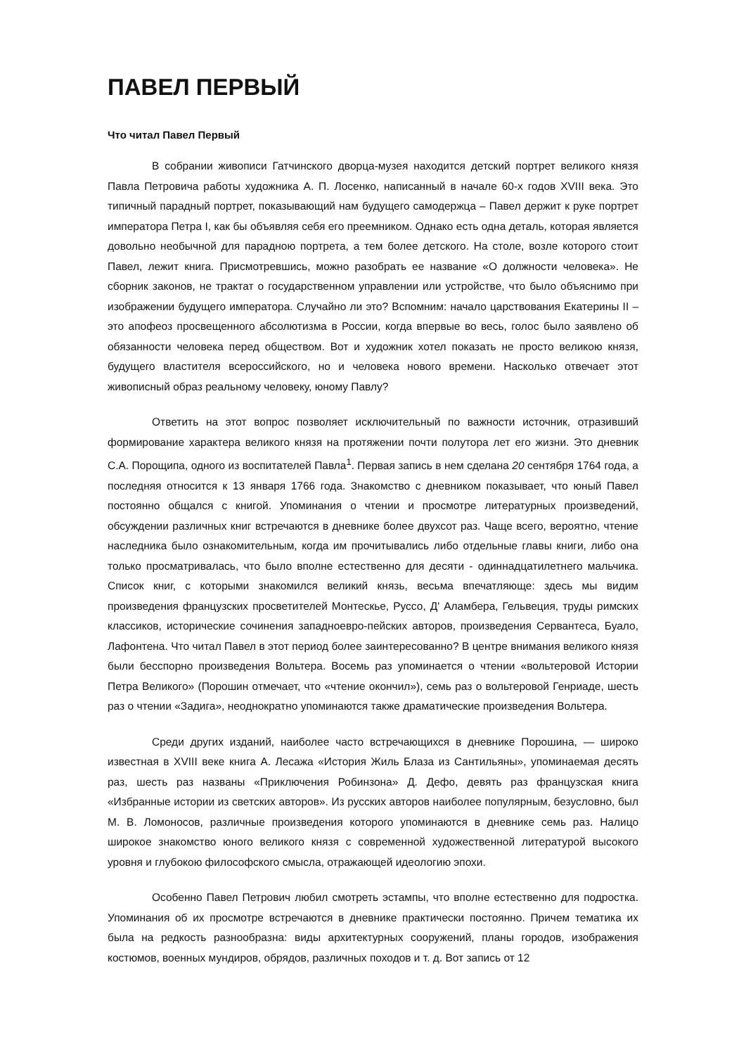ПАВЕЛ ПЕРВЫЙ
Что читал Павел Первый
В собрании живописи Гатчинского дворца-музея находится детский портрет великого князя Павла Петровича работы художника А. П. Лосенко, написанный в начале 60-х годов XVIII века. Это типичный парадный портрет, показывающий нам будущего самодержца – Павел держит к руке портрет императора Петра I, как бы объявляя себя его преемником. Однако есть одна деталь, которая является довольно необычной для парадною портрета, а тем более детского. На столе, возле которого стоит Павел, лежит книга. Присмотревшись, можно разобрать ее название «О должности человека». Не сборник законов, не трактат о государственном управлении или устройстве, что было объяснимо при изображении будущего императора. Случайно ли это? Вспомним: начало царствования Екатерины II – это апофеоз просвещенного абсолютизма в России, когда впервые во весь, голос было заявлено об обязанности человека перед обществом. Вот и художник хотел показать не просто великою князя, будущего властителя всероссийского, но и человека нового времени. Насколько отвечает этот живописный образ реальному человеку, юному Павлу?
Ответить на этот вопрос позволяет исключительный по важности источник, отразивший формирование характера великого князя на протяжении почти полутора лет его жизни. Это дневник С.А. Порощипа, одного из воспитателей Павла<sup>1</sup>. Первая запись в нем сделана 20 сентября 1764 года, а последняя относится к 13 января 1766 года. Знакомство с дневником показывает, что юный Павел постоянно общался с книгой. Упоминания о чтении и просмотре литературных произведений, обсуждении различных книг встречаются в дневнике более двухсот раз. Чаще всего, вероятно, чтение наследника было ознакомительным, когда им прочитывались либо отдельные главы книги, либо она только просматривалась, что было вполне естественно для десяти - одиннадцатилетнего мальчика. Список книг, с которыми знакомился великий князь, весьма впечатляюще: здесь мы видим произведения французских просветителей Монтескье, Руссо, Д' Аламбера, Гельвеция, труды римских классиков, исторические сочинения западноевро-пейских авторов, произведения Сервантеса, Буало, Лафонтена. Что читал Павел в этот период более заинтересованно? В центре внимания великого князя были бесспорно произведения Вольтера. Восемь раз упоминается о чтении «вольтеровой Истории Петра Великого» (Порошин отмечает, что «чтение окончил»), семь раз о вольтеровой Генриаде, шесть раз о чтении «Задига», неоднократно упоминаются также драматические произведения Вольтера.
Среди других изданий, наиболее часто встречающихся в дневнике Порошина, — широко известная в XVIII веке книга А. Лесажа «История Жиль Блаза из Сантильяны», упоминаемая десять раз, шесть раз названы «Приключения Робинзона» Д. Дефо, девять раз французская книга «Избранные истории из светских авторов». Из русских авторов наиболее популярным, безусловно, был М. В. Ломоносов, различные произведения которого упоминаются в дневнике семь раз. Налицо широкое знакомство юного великого князя с современной художественной литературой высокого уровня и глубокою философского смысла, отражающей идеологию эпохи.
Особенно Павел Петрович любил смотреть эстампы, что вполне естественно для подростка. Упоминания об их просмотре встречаются в дневнике практически постоянно. Причем тематика их была на редкость разнообразна: виды архитектурных сооружений, планы городов, изображения костюмов, военных мундиров, обрядов, различных походов и т. д. Вот запись от 12